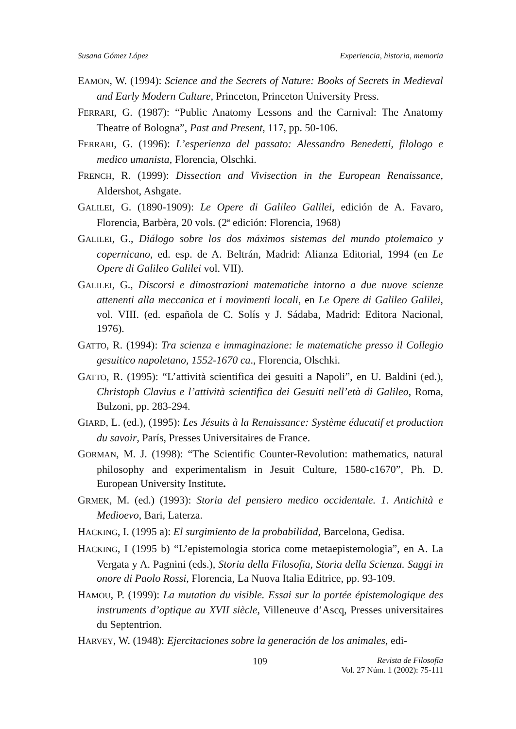Susana Gómez López Experiencia, historia, memoria
EAMON, W. (1994): Science and the Secrets of Nature: Books of Secrets in Medieval and Early Modern Culture, Princeton, Princeton University Press.
FERRARI, G. (1987): “Public Anatomy Lessons and the Carnival: The Anatomy Theatre of Bologna”, Past and Present, 117, pp. 50-106.
FERRARI, G. (1996): L’esperienza del passato: Alessandro Benedetti, filologo e medico umanista, Florencia, Olschki.
FRENCH, R. (1999): Dissection and Vivisection in the European Renaissance, Aldershot, Ashgate.
GALILEI, G. (1890-1909): Le Opere di Galileo Galilei, edición de A. Favaro, Florencia, Barbèra, 20 vols. (2ª edición: Florencia, 1968)
GALILEI, G., Diálogo sobre los dos máximos sistemas del mundo ptolemaico y copernicano, ed. esp. de A. Beltrán, Madrid: Alianza Editorial, 1994 (en Le Opere di Galileo Galilei vol. VII).
GALILEI, G., Discorsi e dimostrazioni matematiche intorno a due nuove scienze attenenti alla meccanica et i movimenti locali, en Le Opere di Galileo Galilei, vol. VIII. (ed. española de C. Solís y J. Sádaba, Madrid: Editora Nacional, 1976).
GATTO, R. (1994): Tra scienza e immaginazione: le matematiche presso il Collegio gesuitico napoletano, 1552-1670 ca., Florencia, Olschki.
GATTO, R. (1995): “L’attività scientifica dei gesuiti a Napoli”, en U. Baldini (ed.), Christoph Clavius e l’attività scientifica dei Gesuiti nell’età di Galileo, Roma, Bulzoni, pp. 283-294.
GIARD, L. (ed.), (1995): Les Jésuits à la Renaissance: Système éducatif et production du savoir, París, Presses Universitaires de France.
GORMAN, M. J. (1998): “The Scientific Counter-Revolution: mathematics, natural philosophy and experimentalism in Jesuit Culture, 1580-c1670”, Ph. D. European University Institute.
GRMEK, M. (ed.) (1993): Storia del pensiero medico occidentale. 1. Antichità e Medioevo, Bari, Laterza.
HACKING, I. (1995 a): El surgimiento de la probabilidad, Barcelona, Gedisa.
HACKING, I (1995 b) “L’epistemologia storica come metaepistemologia”, en A. La Vergata y A. Pagnini (eds.), Storia della Filosofia, Storia della Scienza. Saggi in onore di Paolo Rossi, Florencia, La Nuova Italia Editrice, pp. 93-109.
HAMOU, P. (1999): La mutation du visible. Essai sur la portée épistemologique des instruments d’optique au XVII siècle, Villeneuve d’Ascq, Presses universitaires du Septentrion.
HARVEY, W. (1948): Ejercitaciones sobre la generación de los animales, edi-
109 Revista de Filosofía
Vol. 27 Núm. 1 (2002): 75-111